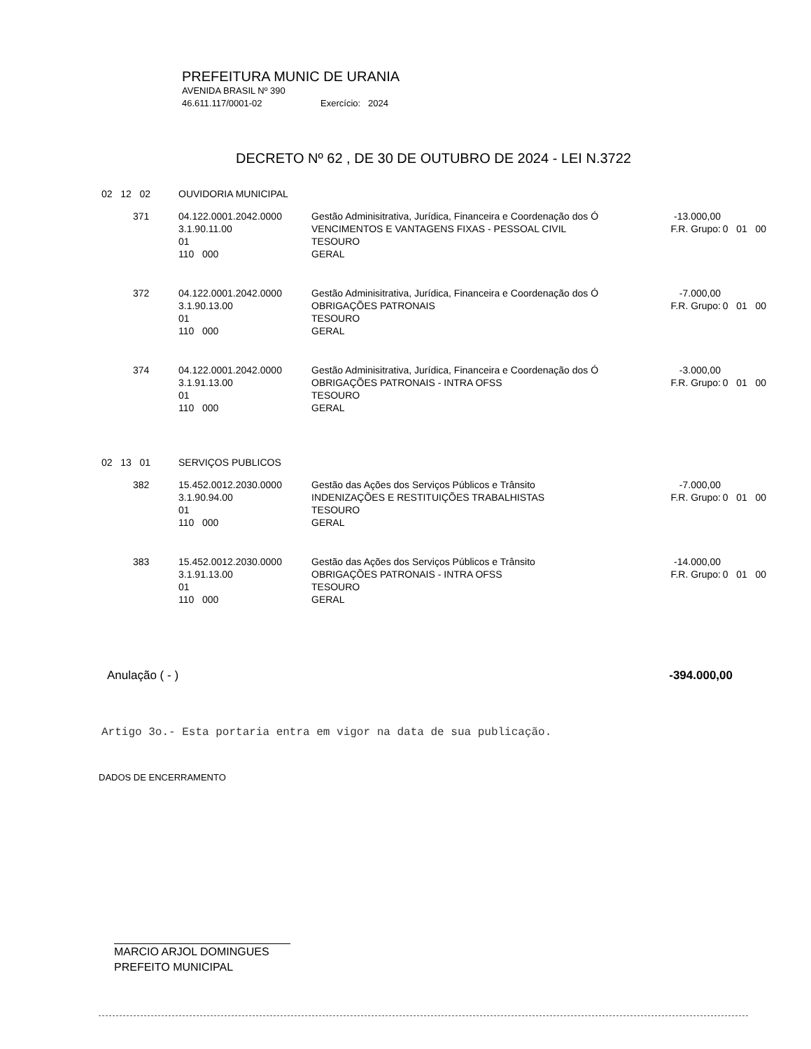PREFEITURA MUNIC DE URANIA
AVENIDA BRASIL Nº 390
46.611.117/0001-02 Exercício: 2024
DECRETO Nº 62 , DE 30 DE OUTUBRO DE 2024 - LEI N.3722
| 02 12 02 | OUVIDORIA MUNICIPAL | | | |
| 371 | 04.122.0001.2042.0000 3.1.90.11.00 01 110 000 | Gestão Adminisitrativa, Jurídica, Financeira e Coordenação dos Ó VENCIMENTOS E VANTAGENS FIXAS - PESSOAL CIVIL TESOURO GERAL | -13.000,00 F.R. Grupo: | 0 01 00 |
| 372 | 04.122.0001.2042.0000 3.1.90.13.00 01 110 000 | Gestão Adminisitrativa, Jurídica, Financeira e Coordenação dos Ó OBRIGAÇÕES PATRONAIS TESOURO GERAL | -7.000,00 F.R. Grupo: | 0 01 00 |
| 374 | 04.122.0001.2042.0000 3.1.91.13.00 01 110 000 | Gestão Adminisitrativa, Jurídica, Financeira e Coordenação dos Ó OBRIGAÇÕES PATRONAIS - INTRA OFSS TESOURO GERAL | -3.000,00 F.R. Grupo: | 0 01 00 |
| 02 13 01 | SERVIÇOS PUBLICOS | | | |
| 382 | 15.452.0012.2030.0000 3.1.90.94.00 01 110 000 | Gestão das Ações dos Serviços Públicos e Trânsito INDENIZAÇÕES E RESTITUIÇÕES TRABALHISTAS TESOURO GERAL | -7.000,00 F.R. Grupo: | 0 01 00 |
| 383 | 15.452.0012.2030.0000 3.1.91.13.00 01 110 000 | Gestão das Ações dos Serviços Públicos e Trânsito OBRIGAÇÕES PATRONAIS - INTRA OFSS TESOURO GERAL | -14.000,00 F.R. Grupo: | 0 01 00 |
Anulação ( - ) -394.000,00
Artigo 3o.- Esta portaria entra em vigor na data de sua publicação.
DADOS DE ENCERRAMENTO
MARCIO ARJOL DOMINGUES
PREFEITO MUNICIPAL